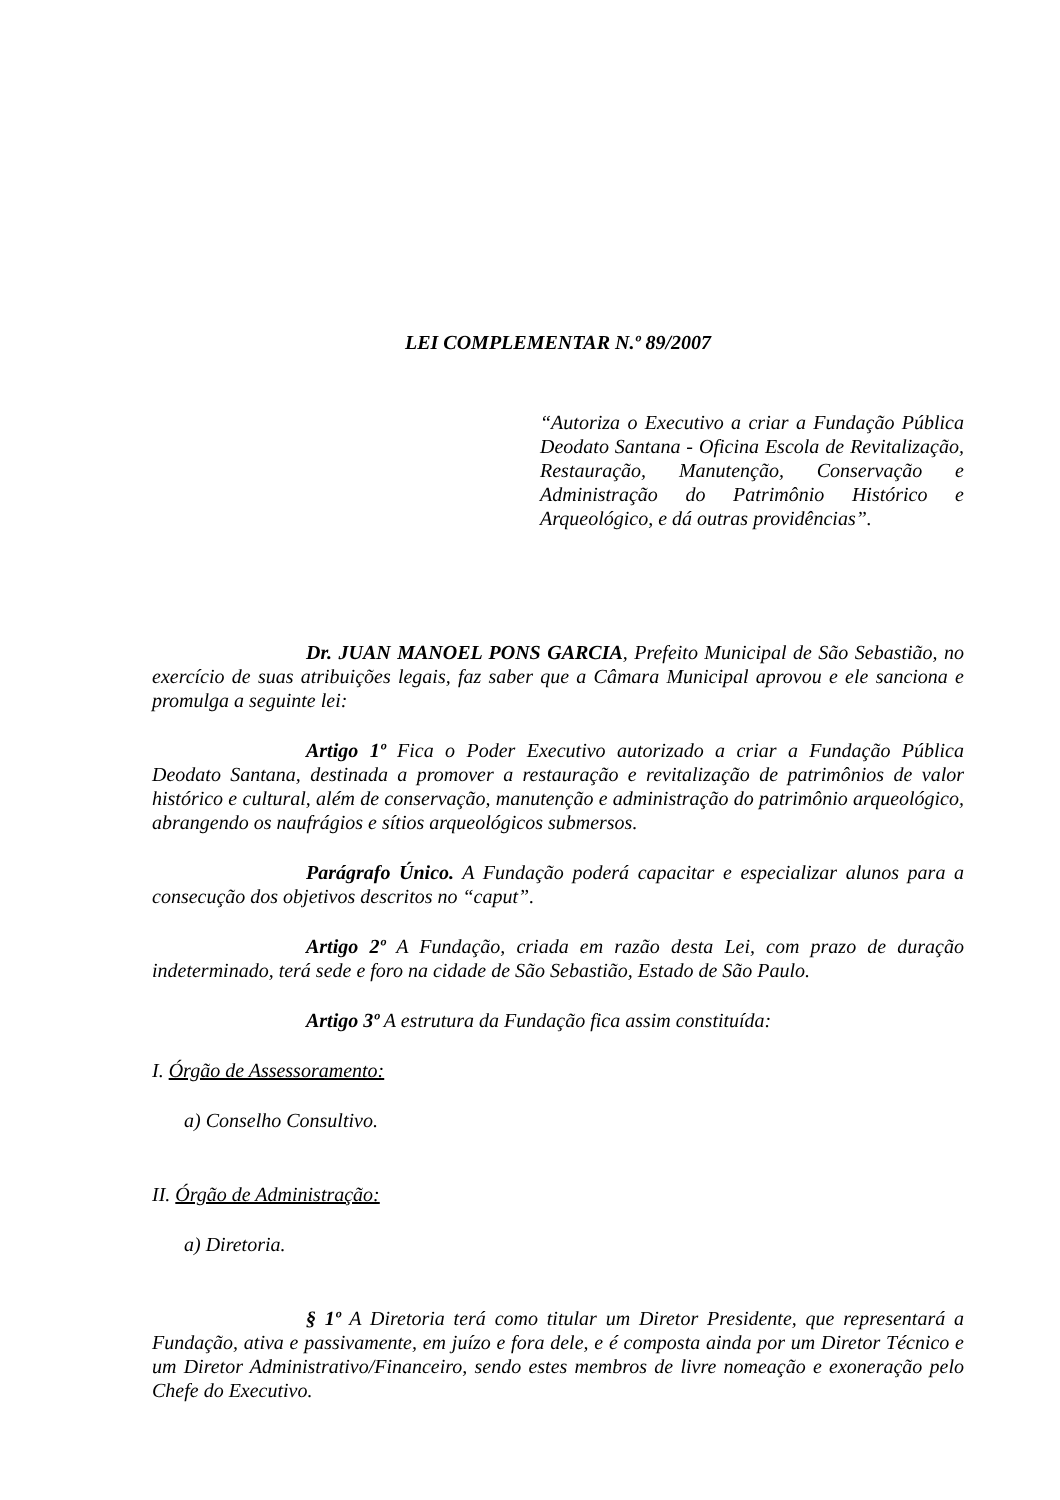LEI COMPLEMENTAR N.º 89/2007
“Autoriza o Executivo a criar a Fundação Pública Deodato Santana - Oficina Escola de Revitalização, Restauração, Manutenção, Conservação e Administração do Patrimônio Histórico e Arqueológico, e dá outras providências”.
Dr. JUAN MANOEL PONS GARCIA, Prefeito Municipal de São Sebastião, no exercício de suas atribuições legais, faz saber que a Câmara Municipal aprovou e ele sanciona e promulga a seguinte lei:
Artigo 1º Fica o Poder Executivo autorizado a criar a Fundação Pública Deodato Santana, destinada a promover a restauração e revitalização de patrimônios de valor histórico e cultural, além de conservação, manutenção e administração do patrimônio arqueológico, abrangendo os naufrágios e sítios arqueológicos submersos.
Parágrafo Único. A Fundação poderá capacitar e especializar alunos para a consecução dos objetivos descritos no “caput”.
Artigo 2º A Fundação, criada em razão desta Lei, com prazo de duração indeterminado, terá sede e foro na cidade de São Sebastião, Estado de São Paulo.
Artigo 3º A estrutura da Fundação fica assim constituída:
I. Órgão de Assessoramento:
a) Conselho Consultivo.
II. Órgão de Administração:
a) Diretoria.
§ 1º A Diretoria terá como titular um Diretor Presidente, que representará a Fundação, ativa e passivamente, em juízo e fora dele, e é composta ainda por um Diretor Técnico e um Diretor Administrativo/Financeiro, sendo estes membros de livre nomeação e exoneração pelo Chefe do Executivo.